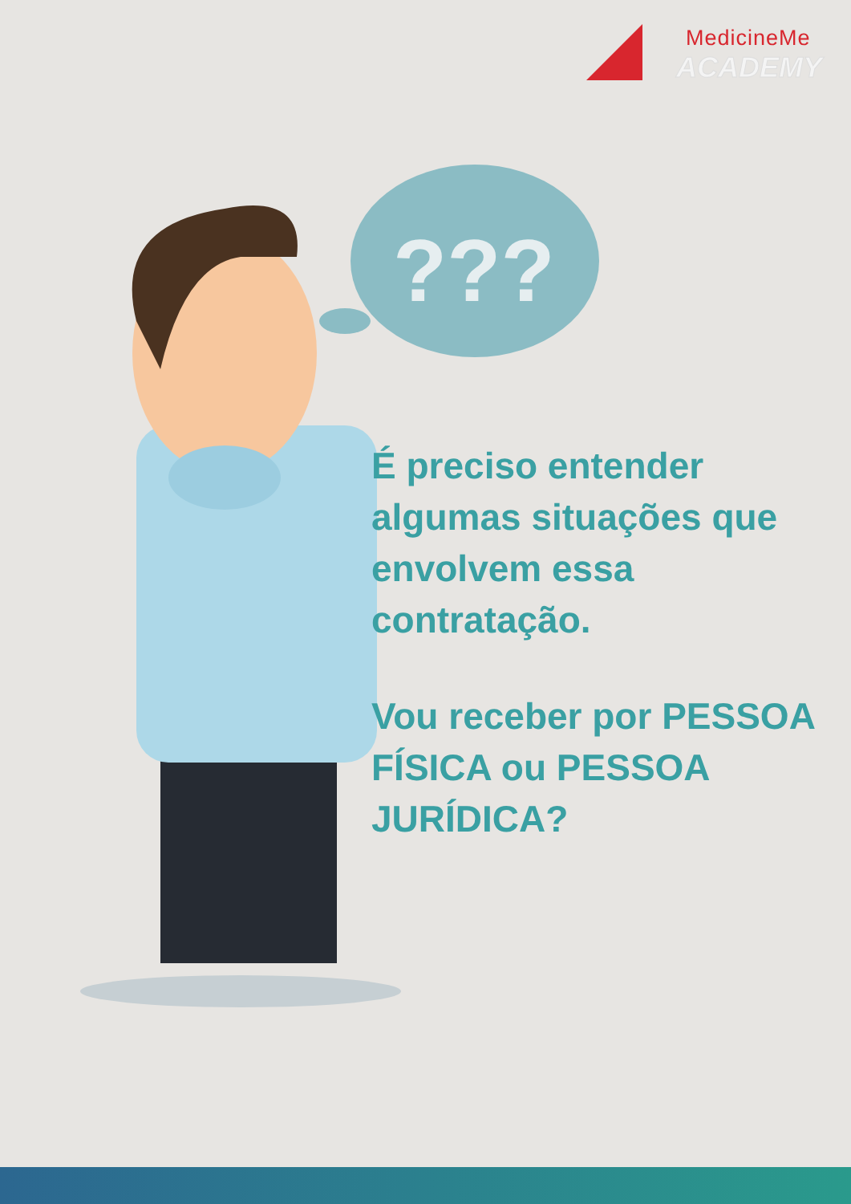MedicineMe
ACADEMY
???
É preciso entender algumas situações que envolvem essa contratação.
Vou receber por PESSOA FÍSICA ou PESSOA JURÍDICA?